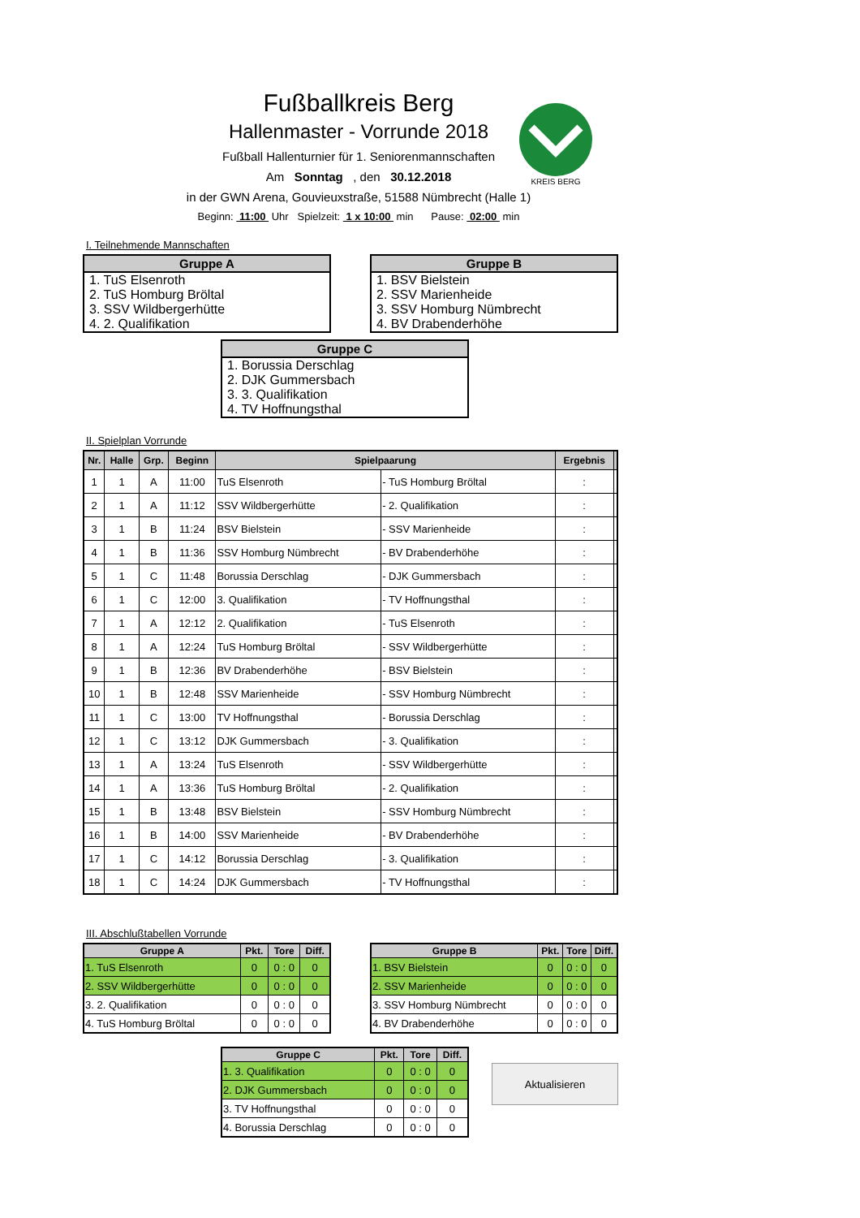Fußballkreis Berg
Hallenmaster - Vorrunde 2018
Fußball Hallenturnier für 1. Seniorenmannschaften
Am Sonntag , den 30.12.2018
in der GWN Arena, Gouvieuxstraße, 51588 Nümbrecht (Halle 1)
Beginn: 11:00 Uhr Spielzeit: 1 x 10:00 min Pause: 02:00 min
KREIS BERG
I. Teilnehmende Mannschaften
| Gruppe A |
| --- |
| 1. TuS Elsenroth 2. TuS Homburg Bröltal 3. SSV Wildbergerhütte 4. 2. Qualifikation |
| Gruppe B |
| --- |
| 1. BSV Bielstein 2. SSV Marienheide 3. SSV Homburg Nümbrecht 4. BV Drabenderhöhe |
| Gruppe C |
| --- |
| 1. Borussia Derschlag 2. DJK Gummersbach 3. 3. Qualifikation 4. TV Hoffnungsthal |
II. Spielplan Vorrunde
| Nr. | Halle | Grp. | Beginn | Spielpaarung | | Ergebnis | |
| --- | --- | --- | --- | --- | --- | --- | --- |
| 1 | 1 | A | 11:00 | TuS Elsenroth | - TuS Homburg Bröltal | : | |
| 2 | 1 | A | 11:12 | SSV Wildbergerhütte | - 2. Qualifikation | : | |
| 3 | 1 | B | 11:24 | BSV Bielstein | - SSV Marienheide | : | |
| 4 | 1 | B | 11:36 | SSV Homburg Nümbrecht | - BV Drabenderhöhe | : | |
| 5 | 1 | C | 11:48 | Borussia Derschlag | - DJK Gummersbach | : | |
| 6 | 1 | C | 12:00 | 3. Qualifikation | - TV Hoffnungsthal | : | |
| 7 | 1 | A | 12:12 | 2. Qualifikation | - TuS Elsenroth | : | |
| 8 | 1 | A | 12:24 | TuS Homburg Bröltal | - SSV Wildbergerhütte | : | |
| 9 | 1 | B | 12:36 | BV Drabenderhöhe | - BSV Bielstein | : | |
| 10 | 1 | B | 12:48 | SSV Marienheide | - SSV Homburg Nümbrecht | : | |
| 11 | 1 | C | 13:00 | TV Hoffnungsthal | - Borussia Derschlag | : | |
| 12 | 1 | C | 13:12 | DJK Gummersbach | - 3. Qualifikation | : | |
| 13 | 1 | A | 13:24 | TuS Elsenroth | - SSV Wildbergerhütte | : | |
| 14 | 1 | A | 13:36 | TuS Homburg Bröltal | - 2. Qualifikation | : | |
| 15 | 1 | B | 13:48 | BSV Bielstein | - SSV Homburg Nümbrecht | : | |
| 16 | 1 | B | 14:00 | SSV Marienheide | - BV Drabenderhöhe | : | |
| 17 | 1 | C | 14:12 | Borussia Derschlag | - 3. Qualifikation | : | |
| 18 | 1 | C | 14:24 | DJK Gummersbach | - TV Hoffnungsthal | : | |
III. Abschlußtabellen Vorrunde
| Gruppe A | Pkt. | Tore | Diff. |
| --- | --- | --- | --- |
| 1. TuS Elsenroth | 0 | 0 : 0 | 0 |
| 2. SSV Wildbergerhütte | 0 | 0 : 0 | 0 |
| 3. 2. Qualifikation | 0 | 0 : 0 | 0 |
| 4. TuS Homburg Bröltal | 0 | 0 : 0 | 0 |
| Gruppe B | Pkt. | Tore | Diff. |
| --- | --- | --- | --- |
| 1. BSV Bielstein | 0 | 0 : 0 | 0 |
| 2. SSV Marienheide | 0 | 0 : 0 | 0 |
| 3. SSV Homburg Nümbrecht | 0 | 0 : 0 | 0 |
| 4. BV Drabenderhöhe | 0 | 0 : 0 | 0 |
| Gruppe C | Pkt. | Tore | Diff. |
| --- | --- | --- | --- |
| 1. 3. Qualifikation | 0 | 0 : 0 | 0 |
| 2. DJK Gummersbach | 0 | 0 : 0 | 0 |
| 3. TV Hoffnungsthal | 0 | 0 : 0 | 0 |
| 4. Borussia Derschlag | 0 | 0 : 0 | 0 |
Aktualisieren